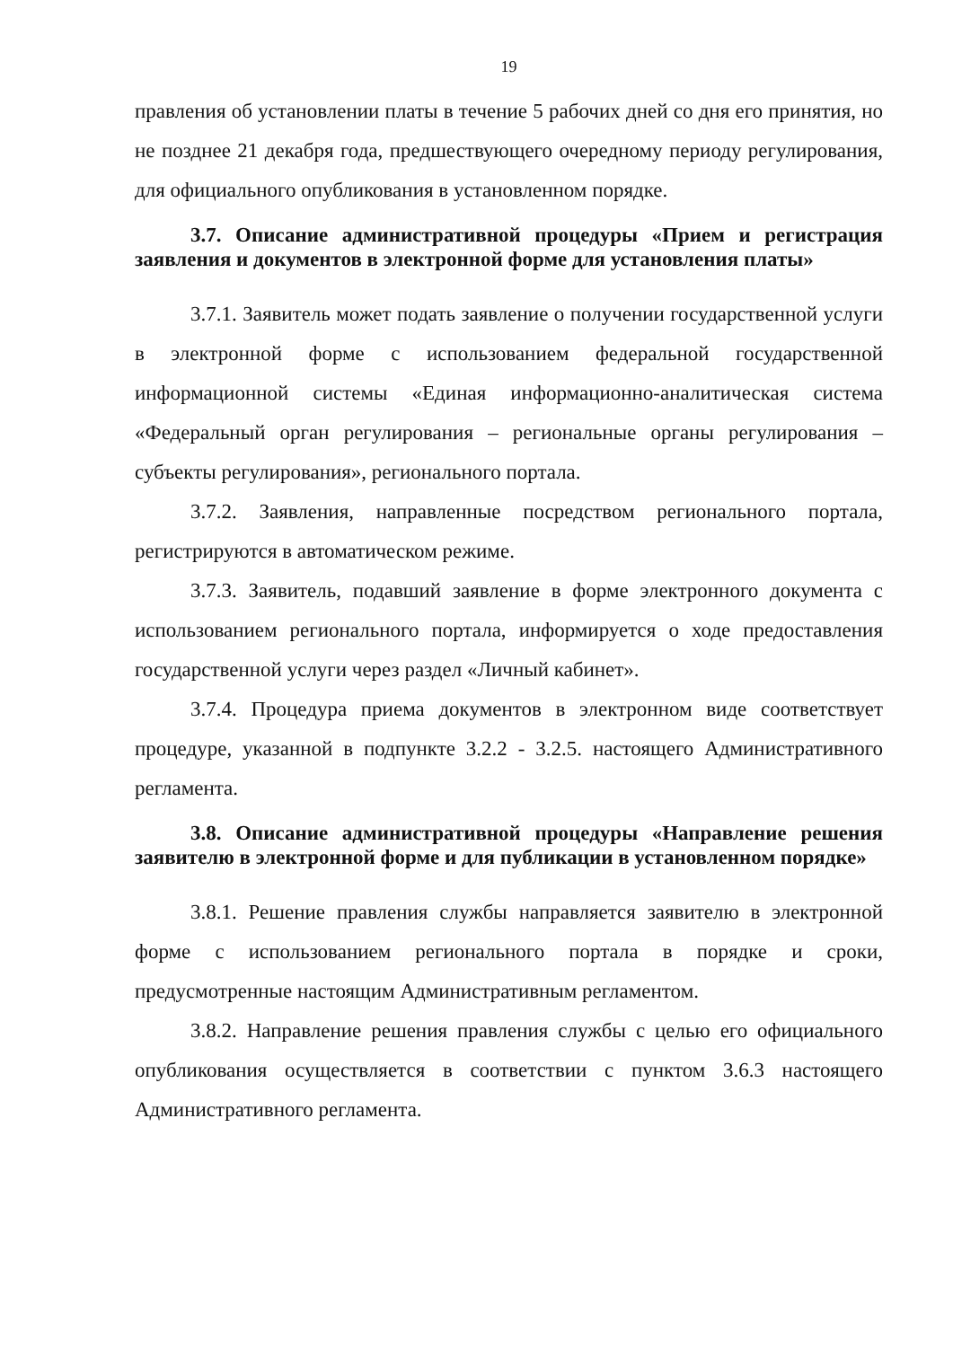19
правления об установлении платы в течение 5 рабочих дней со дня его принятия, но не позднее 21 декабря года, предшествующего очередному периоду регулирования, для официального опубликования в установленном порядке.
3.7. Описание административной процедуры «Прием и регистрация заявления и документов в электронной форме для установления платы»
3.7.1. Заявитель может подать заявление о получении государственной услуги в электронной форме с использованием федеральной государственной информационной системы «Единая информационно-аналитическая система «Федеральный орган регулирования – региональные органы регулирования – субъекты регулирования», регионального портала.
3.7.2. Заявления, направленные посредством регионального портала, регистрируются в автоматическом режиме.
3.7.3. Заявитель, подавший заявление в форме электронного документа с использованием регионального портала, информируется о ходе предоставления государственной услуги через раздел «Личный кабинет».
3.7.4. Процедура приема документов в электронном виде соответствует процедуре, указанной в подпункте 3.2.2 - 3.2.5. настоящего Административного регламента.
3.8. Описание административной процедуры «Направление решения заявителю в электронной форме и для публикации в установленном порядке»
3.8.1. Решение правления службы направляется заявителю в электронной форме с использованием регионального портала в порядке и сроки, предусмотренные настоящим Административным регламентом.
3.8.2. Направление решения правления службы с целью его официального опубликования осуществляется в соответствии с пунктом 3.6.3 настоящего Административного регламента.